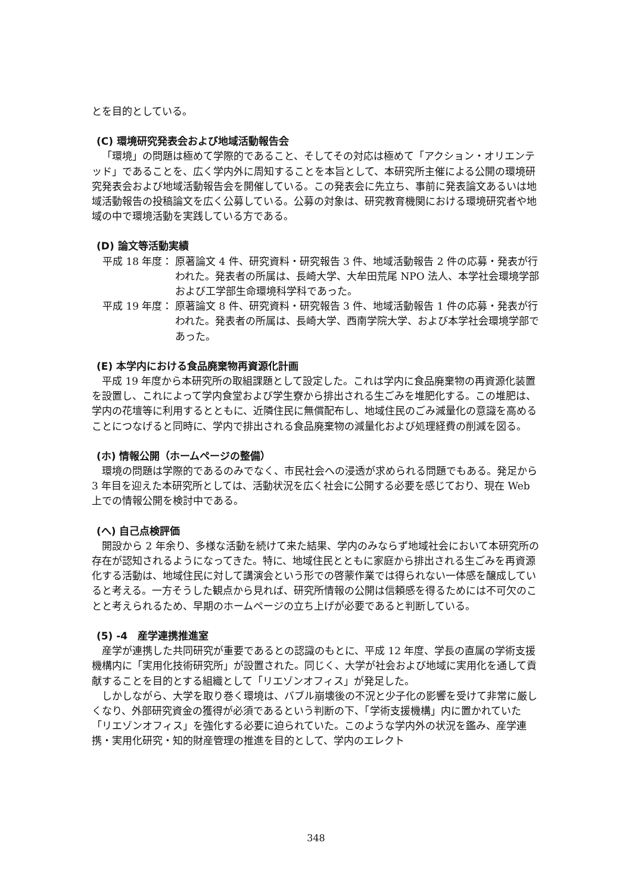とを目的としている。
(C) 環境研究発表会および地域活動報告会
「環境」の問題は極めて学際的であること、そしてその対応は極めて「アクション・オリエンテッド」であることを、広く学内外に周知することを本旨として、本研究所主催による公開の環境研究発表会および地域活動報告会を開催している。この発表会に先立ち、事前に発表論文あるいは地域活動報告の投稿論文を広く公募している。公募の対象は、研究教育機関における環境研究者や地域の中で環境活動を実践している方である。
(D) 論文等活動実績
平成 18 年度： 原著論文 4 件、研究資料・研究報告 3 件、地域活動報告 2 件の応募・発表が行われた。発表者の所属は、長崎大学、大牟田荒尾 NPO 法人、本学社会環境学部および工学部生命環境科学科であった。
平成 19 年度： 原著論文 8 件、研究資料・研究報告 3 件、地域活動報告 1 件の応募・発表が行われた。発表者の所属は、長崎大学、西南学院大学、および本学社会環境学部であった。
(E) 本学内における食品廃棄物再資源化計画
平成 19 年度から本研究所の取組課題として設定した。これは学内に食品廃棄物の再資源化装置を設置し、これによって学内食堂および学生寮から排出される生ごみを堆肥化する。この堆肥は、学内の花壇等に利用するとともに、近隣住民に無償配布し、地域住民のごみ減量化の意識を高めることにつなげると同時に、学内で排出される食品廃棄物の減量化および処理経費の削減を図る。
(ホ) 情報公開（ホームページの整備）
環境の問題は学際的であるのみでなく、市民社会への浸透が求められる問題でもある。発足から 3 年目を迎えた本研究所としては、活動状況を広く社会に公開する必要を感じており、現在 Web 上での情報公開を検討中である。
(へ) 自己点検評価
開設から 2 年余り、多様な活動を続けて来た結果、学内のみならず地域社会において本研究所の存在が認知されるようになってきた。特に、地域住民とともに家庭から排出される生ごみを再資源化する活動は、地域住民に対して講演会という形での啓蒙作業では得られない一体感を醸成していると考える。一方そうした観点から見れば、研究所情報の公開は信頼感を得るためには不可欠のことと考えられるため、早期のホームページの立ち上げが必要であると判断している。
(5) -4　産学連携推進室
産学が連携した共同研究が重要であるとの認識のもとに、平成 12 年度、学長の直属の学術支援機構内に「実用化技術研究所」が設置された。同じく、大学が社会および地域に実用化を通して貢献することを目的とする組織として「リエゾンオフィス」が発足した。
しかしながら、大学を取り巻く環境は、バブル崩壊後の不況と少子化の影響を受けて非常に厳しくなり、外部研究資金の獲得が必須であるという判断の下、「学術支援機構」内に置かれていた「リエゾンオフィス」を強化する必要に迫られていた。このような学内外の状況を鑑み、産学連携・実用化研究・知的財産管理の推進を目的として、学内のエレクト
348